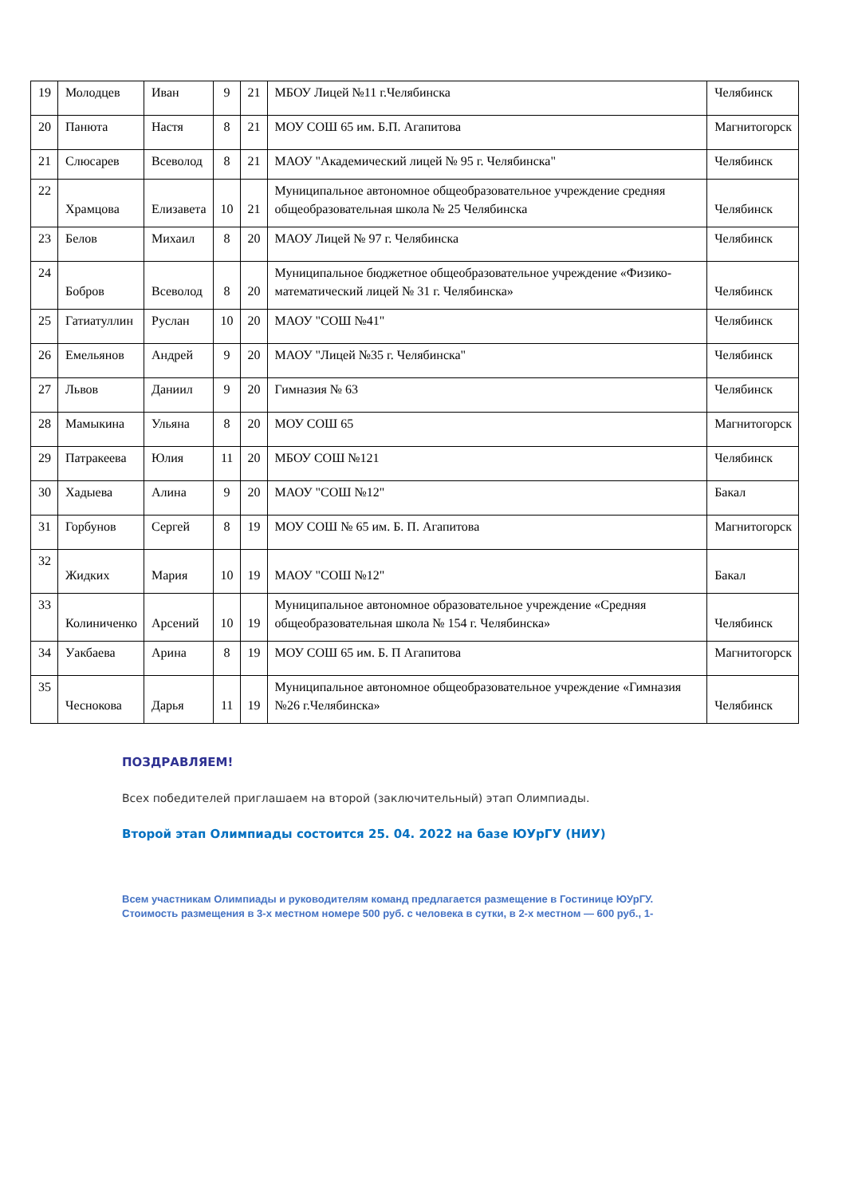| 19 | Молодцев | Иван | 9 | 21 | МБОУ Лицей №11 г.Челябинска | Челябинск |
| 20 | Панюта | Настя | 8 | 21 | МОУ СОШ 65 им. Б.П. Агапитова | Магнитогорск |
| 21 | Слюсарев | Всеволод | 8 | 21 | МАОУ "Академический лицей № 95 г. Челябинска" | Челябинск |
| 22 | Храмцова | Елизавета | 10 | 21 | Муниципальное автономное общеобразовательное учреждение средняя общеобразовательная школа № 25 Челябинска | Челябинск |
| 23 | Белов | Михаил | 8 | 20 | МАОУ Лицей № 97 г. Челябинска | Челябинск |
| 24 | Бобров | Всеволод | 8 | 20 | Муниципальное бюджетное общеобразовательное учреждение «Физико-математический лицей № 31 г. Челябинска» | Челябинск |
| 25 | Гатиатуллин | Руслан | 10 | 20 | МАОУ "СОШ №41" | Челябинск |
| 26 | Емельянов | Андрей | 9 | 20 | МАОУ "Лицей №35 г. Челябинска" | Челябинск |
| 27 | Львов | Даниил | 9 | 20 | Гимназия № 63 | Челябинск |
| 28 | Мамыкина | Ульяна | 8 | 20 | МОУ СОШ 65 | Магнитогорск |
| 29 | Патракеева | Юлия | 11 | 20 | МБОУ СОШ №121 | Челябинск |
| 30 | Хадыева | Алина | 9 | 20 | МАОУ "СОШ №12" | Бакал |
| 31 | Горбунов | Сергей | 8 | 19 | МОУ СОШ № 65 им. Б. П. Агапитова | Магнитогорск |
| 32 | Жидких | Мария | 10 | 19 | МАОУ "СОШ №12" | Бакал |
| 33 | Колиниченко | Арсений | 10 | 19 | Муниципальное автономное образовательное учреждение «Средняя общеобразовательная школа № 154 г. Челябинска» | Челябинск |
| 34 | Уакбаева | Арина | 8 | 19 | МОУ СОШ 65 им. Б. П Агапитова | Магнитогорск |
| 35 | Чеснокова | Дарья | 11 | 19 | Муниципальное автономное общеобразовательное учреждение «Гимназия №26 г.Челябинска» | Челябинск |
ПОЗДРАВЛЯЕМ!
Всех победителей приглашаем на второй (заключительный) этап Олимпиады.
Второй этап Олимпиады состоится 25. 04. 2022 на базе ЮУрГУ (НИУ)
Всем участникам Олимпиады и руководителям команд предлагается размещение в Гостинице ЮУрГУ.
Стоимость размещения в 3-х местном номере 500 руб. с человека в сутки, в 2-х местном — 600 руб., 1-